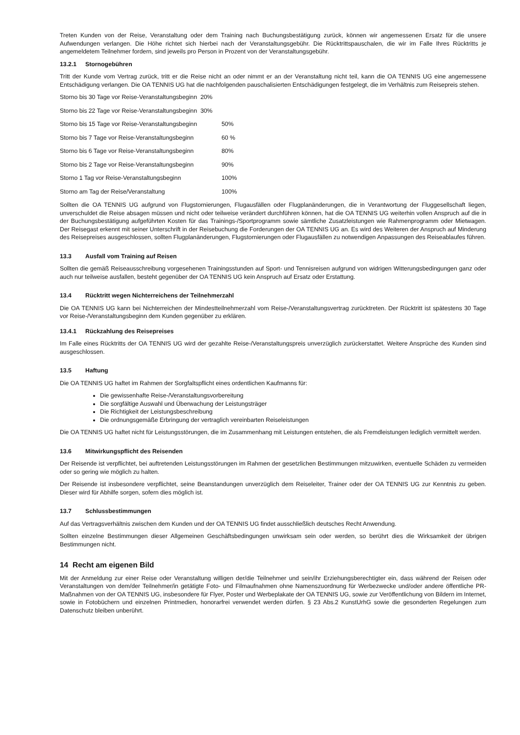Treten Kunden von der Reise, Veranstaltung oder dem Training nach Buchungsbestätigung zurück, können wir angemessenen Ersatz für die unsere Aufwendungen verlangen. Die Höhe richtet sich hierbei nach der Veranstaltungsgebühr. Die Rücktrittspauschalen, die wir im Falle Ihres Rücktritts je angemeldetem Teilnehmer fordern, sind jeweils pro Person in Prozent von der Veranstaltungsgebühr.
13.2.1 Stornogebühren
Tritt der Kunde vom Vertrag zurück, tritt er die Reise nicht an oder nimmt er an der Veranstaltung nicht teil, kann die OA TENNIS UG eine angemessene Entschädigung verlangen. Die OA TENNIS UG hat die nachfolgenden pauschalisierten Entschädigungen festgelegt, die im Verhältnis zum Reisepreis stehen.
Storno bis 30 Tage vor Reise-Veranstaltungsbeginn 20%
Storno bis 22 Tage vor Reise-Veranstaltungsbeginn 30%
Storno bis 15 Tage vor Reise-Veranstaltungsbeginn
50%
Storno bis 7 Tage vor Reise-Veranstaltungsbeginn
60 %
Storno bis 6 Tage vor Reise-Veranstaltungsbeginn
80%
Storno bis 2 Tage vor Reise-Veranstaltungsbeginn
90%
Storno 1 Tag vor Reise-Veranstaltungsbeginn 100%
Storno am Tag der Reise/Veranstaltung 100%
Sollten die OA TENNIS UG aufgrund von Flugstornierungen, Flugausfällen oder Flugplanänderungen, die in Verantwortung der Fluggesellschaft liegen, unverschuldet die Reise absagen müssen und nicht oder teilweise verändert durchführen können, hat die OA TENNIS UG weiterhin vollen Anspruch auf die in der Buchungsbestätigung aufgeführten Kosten für das Trainings-/Sportprogramm sowie sämtliche Zusatzleistungen wie Rahmenprogramm oder Mietwagen. Der Reisegast erkennt mit seiner Unterschrift in der Reisebuchung die Forderungen der OA TENNIS UG an. Es wird des Weiteren der Anspruch auf Minderung des Reisepreises ausgeschlossen, sollten Flugplanänderungen, Flugstornierungen oder Flugausfällen zu notwendigen Anpassungen des Reiseablaufes führen.
13.3 Ausfall vom Training auf Reisen
Sollten die gemäß Reiseausschreibung vorgesehenen Trainingsstunden auf Sport- und Tennisreisen aufgrund von widrigen Witterungsbedingungen ganz oder auch nur teilweise ausfallen, besteht gegenüber der OA TENNIS UG kein Anspruch auf Ersatz oder Erstattung.
13.4 Rücktritt wegen Nichterreichens der Teilnehmerzahl
Die OA TENNIS UG kann bei Nichterreichen der Mindestteilnehmerzahl vom Reise-/Veranstaltungsvertrag zurücktreten. Der Rücktritt ist spätestens 30 Tage vor Reise-/Veranstaltungsbeginn dem Kunden gegenüber zu erklären.
13.4.1 Rückzahlung des Reisepreises
Im Falle eines Rücktritts der OA TENNIS UG wird der gezahlte Reise-/Veranstaltungspreis unverzüglich zurückerstattet. Weitere Ansprüche des Kunden sind ausgeschlossen.
13.5 Haftung
Die OA TENNIS UG haftet im Rahmen der Sorgfaltspflicht eines ordentlichen Kaufmanns für:
Die gewissenhafte Reise-/Veranstaltungsvorbereitung
Die sorgfältige Auswahl und Überwachung der Leistungsträger
Die Richtigkeit der Leistungsbeschreibung
Die ordnungsgemäße Erbringung der vertraglich vereinbarten Reiseleistungen
Die OA TENNIS UG haftet nicht für Leistungsstörungen, die im Zusammenhang mit Leistungen entstehen, die als Fremdleistungen lediglich vermittelt werden.
13.6 Mitwirkungspflicht des Reisenden
Der Reisende ist verpflichtet, bei auftretenden Leistungsstörungen im Rahmen der gesetzlichen Bestimmungen mitzuwirken, eventuelle Schäden zu vermeiden oder so gering wie möglich zu halten.
Der Reisende ist insbesondere verpflichtet, seine Beanstandungen unverzüglich dem Reiseleiter, Trainer oder der OA TENNIS UG zur Kenntnis zu geben. Dieser wird für Abhilfe sorgen, sofern dies möglich ist.
13.7 Schlussbestimmungen
Auf das Vertragsverhältnis zwischen dem Kunden und der OA TENNIS UG findet ausschließlich deutsches Recht Anwendung.
Sollten einzelne Bestimmungen dieser Allgemeinen Geschäftsbedingungen unwirksam sein oder werden, so berührt dies die Wirksamkeit der übrigen Bestimmungen nicht.
14 Recht am eigenen Bild
Mit der Anmeldung zur einer Reise oder Veranstaltung willigen der/die Teilnehmer und sein/ihr Erziehungsberechtigter ein, dass während der Reisen oder Veranstaltungen von dem/der Teilnehmer/in getätigte Foto- und Filmaufnahmen ohne Namenszuordnung für Werbezwecke und/oder andere öffentliche PR-Maßnahmen von der OA TENNIS UG, insbesondere für Flyer, Poster und Werbeplakate der OA TENNIS UG, sowie zur Veröffentlichung von Bildern im Internet, sowie in Fotobüchern und einzelnen Printmedien, honorarfrei verwendet werden dürfen. § 23 Abs.2 KunstUrhG sowie die gesonderten Regelungen zum Datenschutz bleiben unberührt.